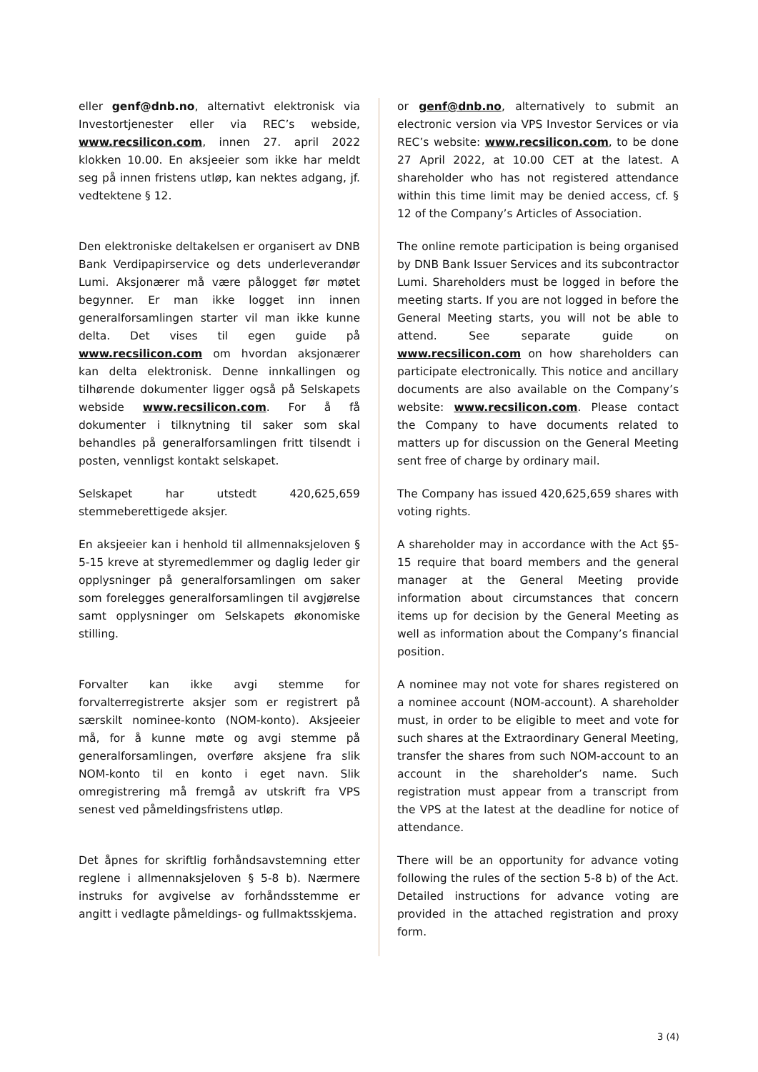eller genf@dnb.no, alternativt elektronisk via Investortjenester eller via REC’s webside, www.recsilicon.com, innen 27. april 2022 klokken 10.00. En aksjeeier som ikke har meldt seg på innen fristens utløp, kan nektes adgang, jf. vedtektene § 12.
or genf@dnb.no, alternatively to submit an electronic version via VPS Investor Services or via REC’s website: www.recsilicon.com, to be done 27 April 2022, at 10.00 CET at the latest. A shareholder who has not registered attendance within this time limit may be denied access, cf. § 12 of the Company’s Articles of Association.
Den elektroniske deltakelsen er organisert av DNB Bank Verdipapirservice og dets underleverandør Lumi. Aksjonærer må være pålogget før møtet begynner. Er man ikke logget inn innen generalforsamlingen starter vil man ikke kunne delta. Det vises til egen guide på www.recsilicon.com om hvordan aksjonærer kan delta elektronisk. Denne innkallingen og tilhørende dokumenter ligger også på Selskapets webside www.recsilicon.com. For å få dokumenter i tilknytning til saker som skal behandles på generalforsamlingen fritt tilsendt i posten, vennligst kontakt selskapet.
The online remote participation is being organised by DNB Bank Issuer Services and its subcontractor Lumi. Shareholders must be logged in before the meeting starts. If you are not logged in before the General Meeting starts, you will not be able to attend. See separate guide on www.recsilicon.com on how shareholders can participate electronically. This notice and ancillary documents are also available on the Company’s website: www.recsilicon.com. Please contact the Company to have documents related to matters up for discussion on the General Meeting sent free of charge by ordinary mail.
Selskapet har utstedt 420,625,659 stemmeberettigede aksjer.
The Company has issued 420,625,659 shares with voting rights.
En aksjeeier kan i henhold til allmennaksjeloven § 5-15 kreve at styremedlemmer og daglig leder gir opplysninger på generalforsamlingen om saker som forelegges generalforsamlingen til avgjørelse samt opplysninger om Selskapets økonomiske stilling.
A shareholder may in accordance with the Act §5-15 require that board members and the general manager at the General Meeting provide information about circumstances that concern items up for decision by the General Meeting as well as information about the Company’s financial position.
Forvalter kan ikke avgi stemme for forvalterregistrerte aksjer som er registrert på særskilt nominee-konto (NOM-konto). Aksjeeier må, for å kunne møte og avgi stemme på generalforsamlingen, overføre aksjene fra slik NOM-konto til en konto i eget navn. Slik omregistrering må fremgå av utskrift fra VPS senest ved påmeldingsfristens utløp.
A nominee may not vote for shares registered on a nominee account (NOM-account). A shareholder must, in order to be eligible to meet and vote for such shares at the Extraordinary General Meeting, transfer the shares from such NOM-account to an account in the shareholder’s name. Such registration must appear from a transcript from the VPS at the latest at the deadline for notice of attendance.
Det åpnes for skriftlig forhåndsavstemning etter reglene i allmennaksjeloven § 5-8 b). Nærmere instruks for avgivelse av forhåndsstemme er angitt i vedlagte påmeldings- og fullmaktsskjema.
There will be an opportunity for advance voting following the rules of the section 5-8 b) of the Act. Detailed instructions for advance voting are provided in the attached registration and proxy form.
3 (4)